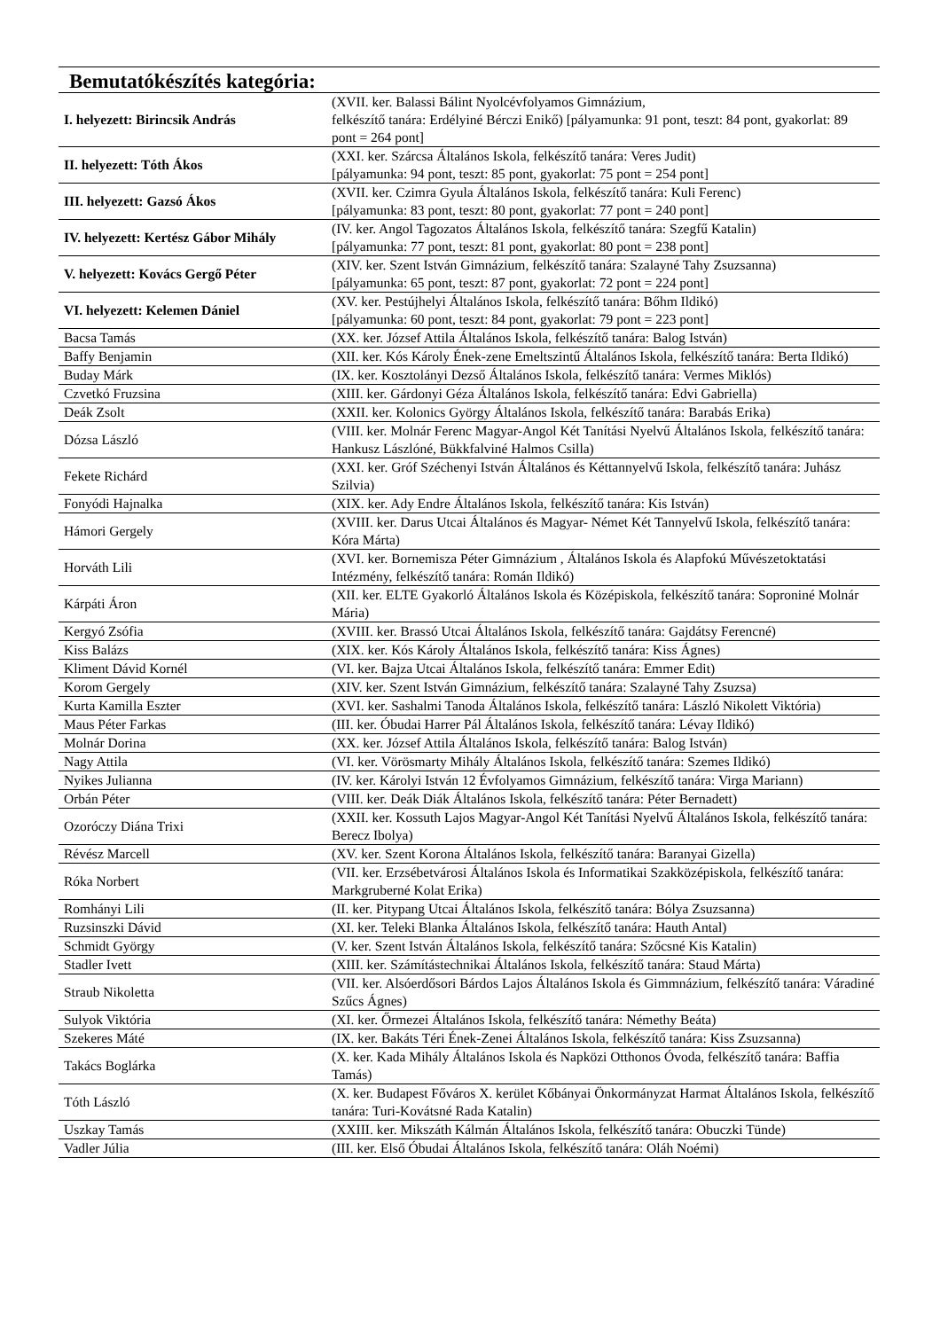| Bemutatókészítés kategória: | |
| I. helyezett: Birincsik András | (XVII. ker. Balassi Bálint Nyolcévfolyamos Gimnázium, felkészítő tanára: Erdélyiné Bérczi Enikő) [pályamunka: 91 pont, teszt: 84 pont, gyakorlat: 89 pont = 264 pont] |
| II. helyezett: Tóth Ákos | (XXI. ker. Szárcsa Általános Iskola, felkészítő tanára: Veres Judit) [pályamunka: 94 pont, teszt: 85 pont, gyakorlat: 75 pont = 254 pont] |
| III. helyezett: Gazsó Ákos | (XVII. ker. Czimra Gyula Általános Iskola, felkészítő tanára: Kuli Ferenc) [pályamunka: 83 pont, teszt: 80 pont, gyakorlat: 77 pont = 240 pont] |
| IV. helyezett: Kertész Gábor Mihály | (IV. ker. Angol Tagozatos Általános Iskola, felkészítő tanára: Szegfű Katalin) [pályamunka: 77 pont, teszt: 81 pont, gyakorlat: 80 pont = 238 pont] |
| V. helyezett: Kovács Gergő Péter | (XIV. ker. Szent István Gimnázium, felkészítő tanára: Szalayné Tahy Zsuzsanna) [pályamunka: 65 pont, teszt: 87 pont, gyakorlat: 72 pont = 224 pont] |
| VI. helyezett: Kelemen Dániel | (XV. ker. Pestújhelyi Általános Iskola, felkészítő tanára: Bőhm Ildikó) [pályamunka: 60 pont, teszt: 84 pont, gyakorlat: 79 pont = 223 pont] |
| Bacsa Tamás | (XX. ker. József Attila Általános Iskola, felkészítő tanára: Balog István) |
| Baffy Benjamin | (XII. ker. Kós Károly Ének-zene Emeltszintű Általános Iskola, felkészítő tanára: Berta Ildikó) |
| Buday Márk | (IX. ker. Kosztolányi Dezső Általános Iskola, felkészítő tanára: Vermes Miklós) |
| Czvetkó Fruzsina | (XIII. ker. Gárdonyi Géza Általános Iskola, felkészítő tanára: Edvi Gabriella) |
| Deák Zsolt | (XXII. ker. Kolonics György Általános Iskola, felkészítő tanára: Barabás Erika) |
| Dózsa László | (VIII. ker. Molnár Ferenc Magyar-Angol Két Tanítási Nyelvű Általános Iskola, felkészítő tanára: Hankusz Lászlóné, Bükkfalviné Halmos Csilla) |
| Fekete Richárd | (XXI. ker. Gróf Széchenyi István Általános és Kéttannyelvű Iskola, felkészítő tanára: Juhász Szilvia) |
| Fonyódi Hajnalka | (XIX. ker. Ady Endre Általános Iskola, felkészítő tanára: Kis István) |
| Hámori Gergely | (XVIII. ker. Darus Utcai Általános és Magyar- Német Két Tannyelvű Iskola, felkészítő tanára: Kóra Márta) |
| Horváth Lili | (XVI. ker. Bornemisza Péter Gimnázium , Általános Iskola és Alapfokú Művészetoktatási Intézmény, felkészítő tanára: Román Ildikó) |
| Kárpáti Áron | (XII. ker. ELTE Gyakorló Általános Iskola és Középiskola, felkészítő tanára: Soproniné Molnár Mária) |
| Kergyó Zsófia | (XVIII. ker. Brassó Utcai Általános Iskola, felkészítő tanára: Gajdátsy Ferencné) |
| Kiss Balázs | (XIX. ker. Kós Károly Általános Iskola, felkészítő tanára: Kiss Ágnes) |
| Kliment Dávid Kornél | (VI. ker. Bajza Utcai Általános Iskola, felkészítő tanára: Emmer Edit) |
| Korom Gergely | (XIV. ker. Szent István Gimnázium, felkészítő tanára: Szalayné Tahy Zsuzsa) |
| Kurta Kamilla Eszter | (XVI. ker. Sashalmi Tanoda Általános Iskola, felkészítő tanára: László Nikolett Viktória) |
| Maus Péter Farkas | (III. ker. Óbudai Harrer Pál Általános Iskola, felkészítő tanára: Lévay Ildikó) |
| Molnár Dorina | (XX. ker. József Attila Általános Iskola, felkészítő tanára: Balog István) |
| Nagy Attila | (VI. ker. Vörösmarty Mihály Általános Iskola, felkészítő tanára: Szemes Ildikó) |
| Nyikes Julianna | (IV. ker. Károlyi István 12 Évfolyamos Gimnázium, felkészítő tanára: Virga Mariann) |
| Orbán Péter | (VIII. ker. Deák Diák Általános Iskola, felkészítő tanára: Péter Bernadett) |
| Ozoróczy Diána Trixi | (XXII. ker. Kossuth Lajos Magyar-Angol Két Tanítási Nyelvű Általános Iskola, felkészítő tanára: Berecz Ibolya) |
| Révész Marcell | (XV. ker. Szent Korona Általános Iskola, felkészítő tanára: Baranyai Gizella) |
| Róka Norbert | (VII. ker. Erzsébetvárosi Általános Iskola és Informatikai Szakközépiskola, felkészítő tanára: Markgruberné Kolat Erika) |
| Romhányi Lili | (II. ker. Pitypang Utcai Általános Iskola, felkészítő tanára: Bólya Zsuzsanna) |
| Ruzsinszki Dávid | (XI. ker. Teleki Blanka Általános Iskola, felkészítő tanára: Hauth Antal) |
| Schmidt György | (V. ker. Szent István Általános Iskola, felkészítő tanára: Szőcsné Kis Katalin) |
| Stadler Ivett | (XIII. ker. Számítástechnikai Általános Iskola, felkészítő tanára: Staud Márta) |
| Straub Nikoletta | (VII. ker. Alsóerdősori Bárdos Lajos Általános Iskola és Gimmnázium, felkészítő tanára: Váradiné Szűcs Ágnes) |
| Sulyok Viktória | (XI. ker. Őrmezei Általános Iskola, felkészítő tanára: Némethy Beáta) |
| Szekeres Máté | (IX. ker. Bakáts Téri Ének-Zenei Általános Iskola, felkészítő tanára: Kiss Zsuzsanna) |
| Takács Boglárka | (X. ker. Kada Mihály Általános Iskola és Napközi Otthonos Óvoda, felkészítő tanára: Baffia Tamás) |
| Tóth László | (X. ker. Budapest Főváros X. kerület Kőbányai Önkormányzat Harmat Általános Iskola, felkészítő tanára: Turi-Kovátsné Rada Katalin) |
| Uszkay Tamás | (XXIII. ker. Mikszáth Kálmán Általános Iskola, felkészítő tanára: Obuczki Tünde) |
| Vadler Júlia | (III. ker. Első Óbudai Általános Iskola, felkészítő tanára: Oláh Noémi) |